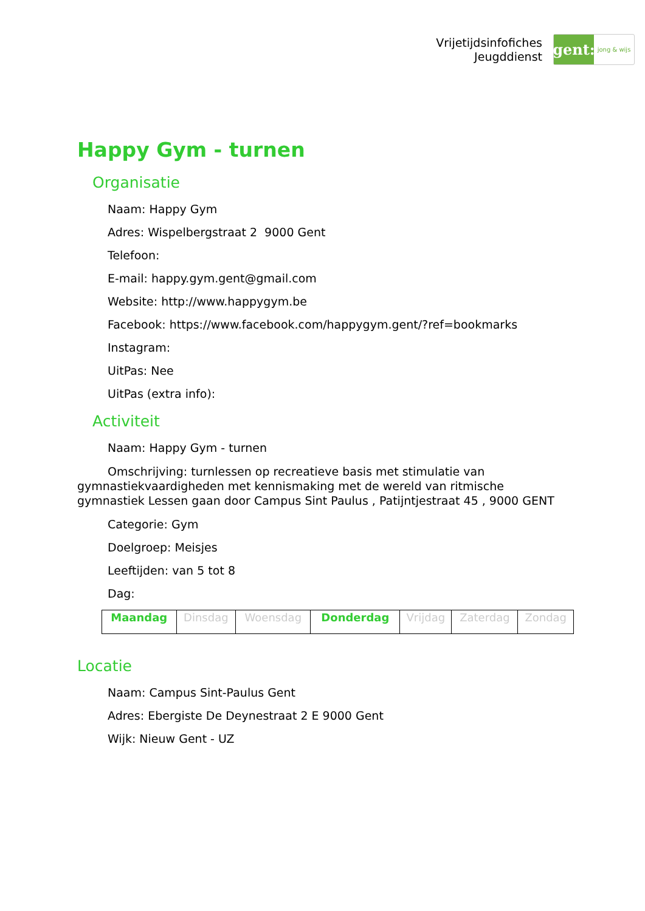Vrijetijdsinfofiches
Jeugddienst
gent:
jong & wijs
Happy Gym - turnen
Organisatie
Naam: Happy Gym
Adres: Wispelbergstraat 2 9000 Gent
Telefoon:
E-mail: happy.gym.gent@gmail.com
Website: http://www.happygym.be
Facebook: https://www.facebook.com/happygym.gent/?ref=bookmarks
Instagram:
UitPas: Nee
UitPas (extra info):
Activiteit
Naam: Happy Gym - turnen
Omschrijving: turnlessen op recreatieve basis met stimulatie van gymnastiekvaardigheden met kennismaking met de wereld van ritmische gymnastiek Lessen gaan door Campus Sint Paulus , Patijntjestraat 45 , 9000 GENT
Categorie: Gym
Doelgroep: Meisjes
Leeftijden: van 5 tot 8
Dag:
| Maandag | Dinsdag | Woensdag | Donderdag | Vrijdag | Zaterdag | Zondag |
Locatie
Naam: Campus Sint-Paulus Gent
Adres: Ebergiste De Deynestraat 2 E 9000 Gent
Wijk: Nieuw Gent - UZ